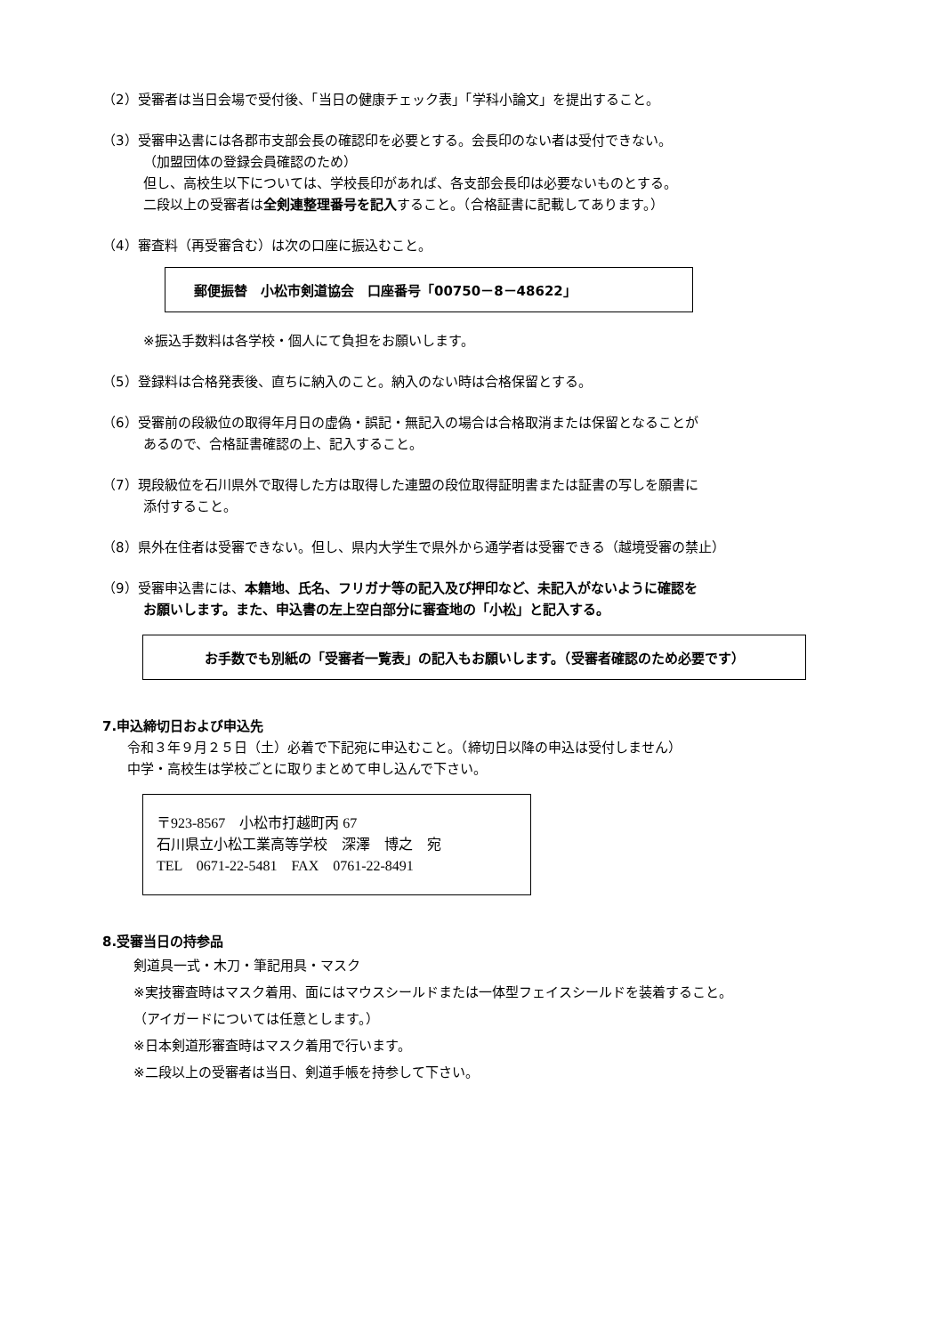（2）受審者は当日会場で受付後、「当日の健康チェック表」「学科小論文」を提出すること。
（3）受審申込書には各郡市支部会長の確認印を必要とする。会長印のない者は受付できない。
（加盟団体の登録会員確認のため）
但し、高校生以下については、学校長印があれば、各支部会長印は必要ないものとする。
二段以上の受審者は全剣連整理番号を記入すること。（合格証書に記載してあります。）
（4）審査料（再受審含む）は次の口座に振込むこと。
郵便振替　小松市剣道協会　口座番号「00750－8－48622」
※振込手数料は各学校・個人にて負担をお願いします。
（5）登録料は合格発表後、直ちに納入のこと。納入のない時は合格保留とする。
（6）受審前の段級位の取得年月日の虚偽・誤記・無記入の場合は合格取消または保留となることが
あるので、合格証書確認の上、記入すること。
（7）現段級位を石川県外で取得した方は取得した連盟の段位取得証明書または証書の写しを願書に
添付すること。
（8）県外在住者は受審できない。但し、県内大学生で県外から通学者は受審できる（越境受審の禁止）
（9）受審申込書には、本籍地、氏名、フリガナ等の記入及び押印など、未記入がないように確認を
お願いします。また、申込書の左上空白部分に審査地の「小松」と記入する。
お手数でも別紙の「受審者一覧表」の記入もお願いします。（受審者確認のため必要です）
7.申込締切日および申込先
令和３年９月２５日（土）必着で下記宛に申込むこと。（締切日以降の申込は受付しません）
中学・高校生は学校ごとに取りまとめて申し込んで下さい。
〒923-8567　小松市打越町丙 67
石川県立小松工業高等学校　深澤　博之　宛
TEL　0671-22-5481　FAX　0761-22-8491
8.受審当日の持参品
剣道具一式・木刀・筆記用具・マスク
※実技審査時はマスク着用、面にはマウスシールドまたは一体型フェイスシールドを装着すること。
（アイガードについては任意とします。）
※日本剣道形審査時はマスク着用で行います。
※二段以上の受審者は当日、剣道手帳を持参して下さい。